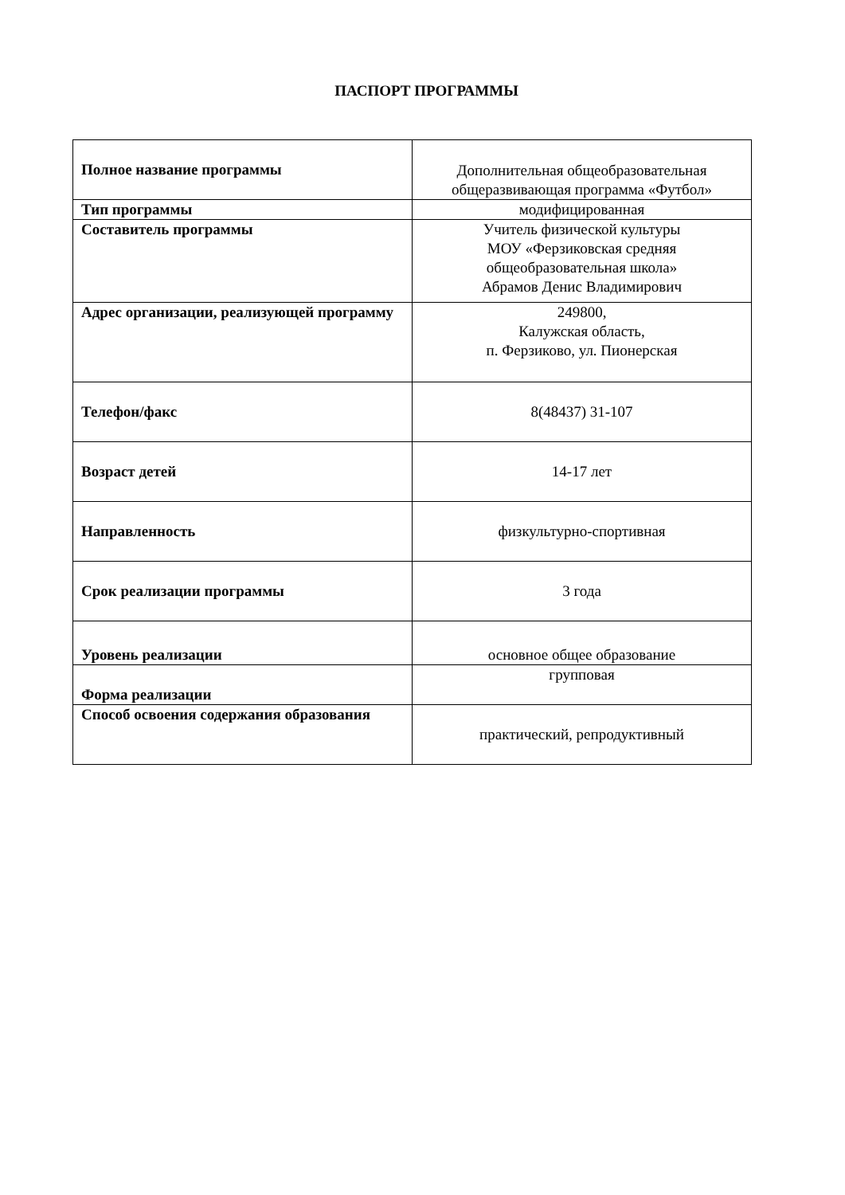ПАСПОРТ ПРОГРАММЫ
| Полное название программы | Дополнительная общеобразовательная общеразвивающая программа «Футбол» |
| Тип программы | модифицированная |
| Составитель программы | Учитель физической культуры МОУ «Ферзиковская средняя общеобразовательная школа» Абрамов Денис Владимирович |
| Адрес организации, реализующей программу | 249800, Калужская область, п. Ферзиково, ул. Пионерская |
| Телефон/факс | 8(48437) 31-107 |
| Возраст детей | 14-17 лет |
| Направленность | физкультурно-спортивная |
| Срок реализации программы | 3 года |
| Уровень реализации | основное общее образование |
| Форма реализации | групповая |
| Способ освоения содержания образования | практический, репродуктивный |